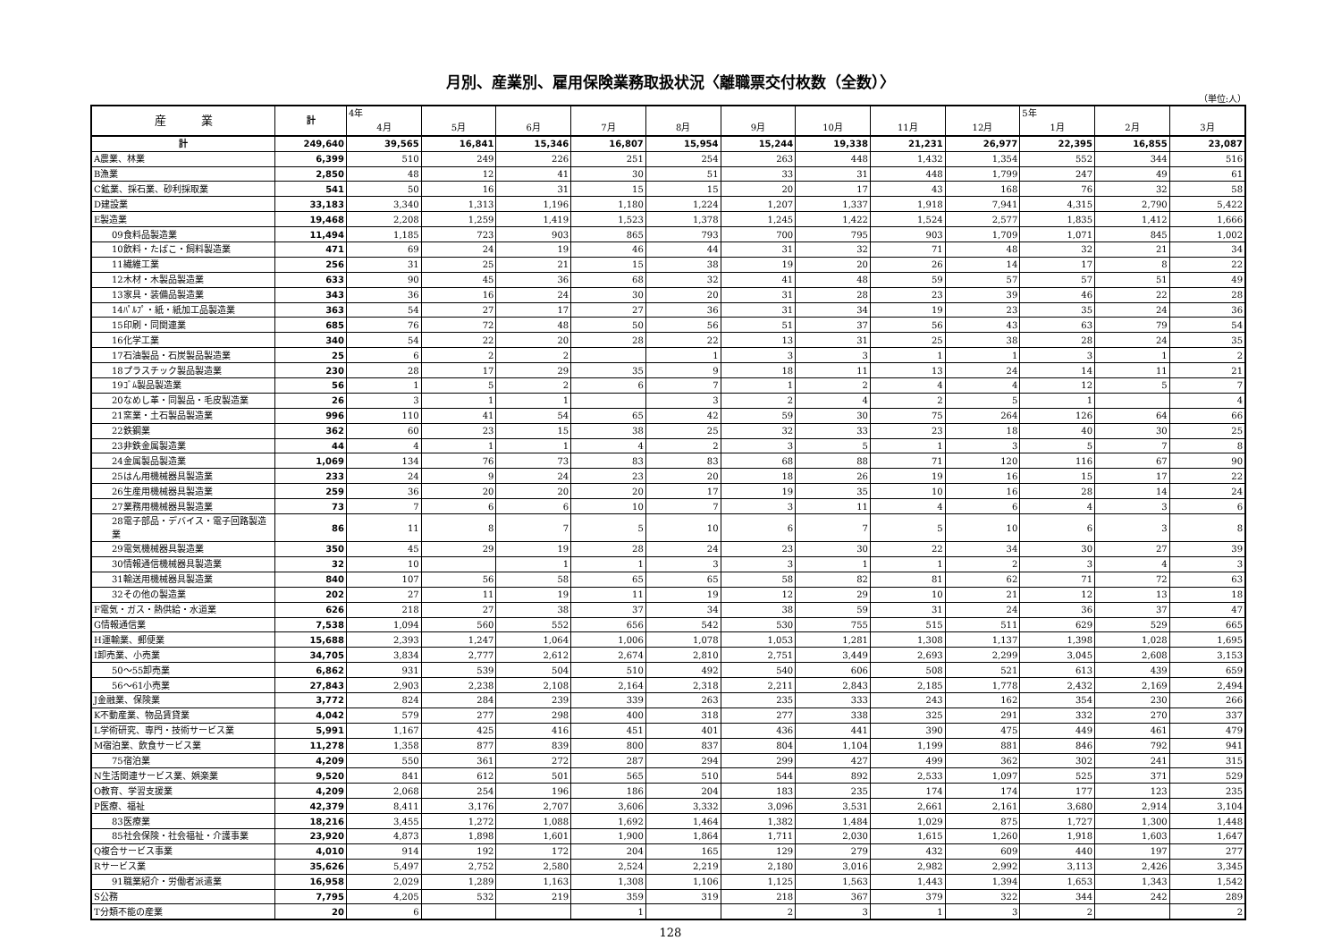月別、産業別、雇用保険業務取扱状況〈離職票交付枚数（全数）〉
（単位:人）
| 産 業 | 計 | 4年 | | | | | | | | | 5年 | | |
| --- | --- | --- | --- | --- | --- | --- | --- | --- | --- | --- | --- | --- | --- |
| | | 4月 | 5月 | 6月 | 7月 | 8月 | 9月 | 10月 | 11月 | 12月 | 1月 | 2月 | 3月 |
| 計 | 249,640 | 39,565 | 16,841 | 15,346 | 16,807 | 15,954 | 15,244 | 19,338 | 21,231 | 26,977 | 22,395 | 16,855 | 23,087 |
| A農業、林業 | 6,399 | 510 | 249 | 226 | 251 | 254 | 263 | 448 | 1,432 | 1,354 | 552 | 344 | 516 |
| B漁業 | 2,850 | 48 | 12 | 41 | 30 | 51 | 33 | 31 | 448 | 1,799 | 247 | 49 | 61 |
| C鉱業、採石業、砂利採取業 | 541 | 50 | 16 | 31 | 15 | 15 | 20 | 17 | 43 | 168 | 76 | 32 | 58 |
| D建設業 | 33,183 | 3,340 | 1,313 | 1,196 | 1,180 | 1,224 | 1,207 | 1,337 | 1,918 | 7,941 | 4,315 | 2,790 | 5,422 |
| E製造業 | 19,468 | 2,208 | 1,259 | 1,419 | 1,523 | 1,378 | 1,245 | 1,422 | 1,524 | 2,577 | 1,835 | 1,412 | 1,666 |
| 09食料品製造業 | 11,494 | 1,185 | 723 | 903 | 865 | 793 | 700 | 795 | 903 | 1,709 | 1,071 | 845 | 1,002 |
| 10飲料・たばこ・飼料製造業 | 471 | 69 | 24 | 19 | 46 | 44 | 31 | 32 | 71 | 48 | 32 | 21 | 34 |
| 11繊維工業 | 256 | 31 | 25 | 21 | 15 | 38 | 19 | 20 | 26 | 14 | 17 | 8 | 22 |
| 12木材・木製品製造業 | 633 | 90 | 45 | 36 | 68 | 32 | 41 | 48 | 59 | 57 | 57 | 51 | 49 |
| 13家具・装備品製造業 | 343 | 36 | 16 | 24 | 30 | 20 | 31 | 28 | 23 | 39 | 46 | 22 | 28 |
| 14ﾊﾟﾙﾌﾟ・紙・紙加工品製造業 | 363 | 54 | 27 | 17 | 27 | 36 | 31 | 34 | 19 | 23 | 35 | 24 | 36 |
| 15印刷・同関連業 | 685 | 76 | 72 | 48 | 50 | 56 | 51 | 37 | 56 | 43 | 63 | 79 | 54 |
| 16化学工業 | 340 | 54 | 22 | 20 | 28 | 22 | 13 | 31 | 25 | 38 | 28 | 24 | 35 |
| 17石油製品・石炭製品製造業 | 25 | 6 | 2 | 2 | | 1 | 3 | 3 | 1 | 1 | 3 | 1 | 2 |
| 18プラスチック製品製造業 | 230 | 28 | 17 | 29 | 35 | 9 | 18 | 11 | 13 | 24 | 14 | 11 | 21 |
| 19ｺﾞﾑ製品製造業 | 56 | 1 | 5 | 2 | 6 | 7 | 1 | 2 | 4 | 4 | 12 | 5 | 7 |
| 20なめし革・同製品・毛皮製造業 | 26 | 3 | 1 | 1 | | 3 | 2 | 4 | 2 | 5 | 1 | | 4 |
| 21窯業・土石製品製造業 | 996 | 110 | 41 | 54 | 65 | 42 | 59 | 30 | 75 | 264 | 126 | 64 | 66 |
| 22鉄鋼業 | 362 | 60 | 23 | 15 | 38 | 25 | 32 | 33 | 23 | 18 | 40 | 30 | 25 |
| 23非鉄金属製造業 | 44 | 4 | 1 | 1 | 4 | 2 | 3 | 5 | 1 | 3 | 5 | 7 | 8 |
| 24金属製品製造業 | 1,069 | 134 | 76 | 73 | 83 | 83 | 68 | 88 | 71 | 120 | 116 | 67 | 90 |
| 25はん用機械器具製造業 | 233 | 24 | 9 | 24 | 23 | 20 | 18 | 26 | 19 | 16 | 15 | 17 | 22 |
| 26生産用機械器具製造業 | 259 | 36 | 20 | 20 | 20 | 17 | 19 | 35 | 10 | 16 | 28 | 14 | 24 |
| 27業務用機械器具製造業 | 73 | 7 | 6 | 6 | 10 | 7 | 3 | 11 | 4 | 6 | 4 | 3 | 6 |
| 28電子部品・デバイス・電子回路製造業 | 86 | 11 | 8 | 7 | 5 | 10 | 6 | 7 | 5 | 10 | 6 | 3 | 8 |
| 29電気機械器具製造業 | 350 | 45 | 29 | 19 | 28 | 24 | 23 | 30 | 22 | 34 | 30 | 27 | 39 |
| 30情報通信機械器具製造業 | 32 | 10 | | 1 | 1 | 3 | 3 | 1 | 1 | 2 | 3 | 4 | 3 |
| 31輸送用機械器具製造業 | 840 | 107 | 56 | 58 | 65 | 65 | 58 | 82 | 81 | 62 | 71 | 72 | 63 |
| 32その他の製造業 | 202 | 27 | 11 | 19 | 11 | 19 | 12 | 29 | 10 | 21 | 12 | 13 | 18 |
| F電気・ガス・熱供給・水道業 | 626 | 218 | 27 | 38 | 37 | 34 | 38 | 59 | 31 | 24 | 36 | 37 | 47 |
| G情報通信業 | 7,538 | 1,094 | 560 | 552 | 656 | 542 | 530 | 755 | 515 | 511 | 629 | 529 | 665 |
| H運輸業、郵便業 | 15,688 | 2,393 | 1,247 | 1,064 | 1,006 | 1,078 | 1,053 | 1,281 | 1,308 | 1,137 | 1,398 | 1,028 | 1,695 |
| I卸売業、小売業 | 34,705 | 3,834 | 2,777 | 2,612 | 2,674 | 2,810 | 2,751 | 3,449 | 2,693 | 2,299 | 3,045 | 2,608 | 3,153 |
| 50～55卸売業 | 6,862 | 931 | 539 | 504 | 510 | 492 | 540 | 606 | 508 | 521 | 613 | 439 | 659 |
| 56～61小売業 | 27,843 | 2,903 | 2,238 | 2,108 | 2,164 | 2,318 | 2,211 | 2,843 | 2,185 | 1,778 | 2,432 | 2,169 | 2,494 |
| J金融業、保険業 | 3,772 | 824 | 284 | 239 | 339 | 263 | 235 | 333 | 243 | 162 | 354 | 230 | 266 |
| K不動産業、物品賃貸業 | 4,042 | 579 | 277 | 298 | 400 | 318 | 277 | 338 | 325 | 291 | 332 | 270 | 337 |
| L学術研究、専門・技術サービス業 | 5,991 | 1,167 | 425 | 416 | 451 | 401 | 436 | 441 | 390 | 475 | 449 | 461 | 479 |
| M宿泊業、飲食サービス業 | 11,278 | 1,358 | 877 | 839 | 800 | 837 | 804 | 1,104 | 1,199 | 881 | 846 | 792 | 941 |
| 75宿泊業 | 4,209 | 550 | 361 | 272 | 287 | 294 | 299 | 427 | 499 | 362 | 302 | 241 | 315 |
| N生活関連サービス業、娯楽業 | 9,520 | 841 | 612 | 501 | 565 | 510 | 544 | 892 | 2,533 | 1,097 | 525 | 371 | 529 |
| O教育、学習支援業 | 4,209 | 2,068 | 254 | 196 | 186 | 204 | 183 | 235 | 174 | 174 | 177 | 123 | 235 |
| P医療、福祉 | 42,379 | 8,411 | 3,176 | 2,707 | 3,606 | 3,332 | 3,096 | 3,531 | 2,661 | 2,161 | 3,680 | 2,914 | 3,104 |
| 83医療業 | 18,216 | 3,455 | 1,272 | 1,088 | 1,692 | 1,464 | 1,382 | 1,484 | 1,029 | 875 | 1,727 | 1,300 | 1,448 |
| 85社会保険・社会福祉・介護事業 | 23,920 | 4,873 | 1,898 | 1,601 | 1,900 | 1,864 | 1,711 | 2,030 | 1,615 | 1,260 | 1,918 | 1,603 | 1,647 |
| Q複合サービス事業 | 4,010 | 914 | 192 | 172 | 204 | 165 | 129 | 279 | 432 | 609 | 440 | 197 | 277 |
| Rサービス業 | 35,626 | 5,497 | 2,752 | 2,580 | 2,524 | 2,219 | 2,180 | 3,016 | 2,982 | 2,992 | 3,113 | 2,426 | 3,345 |
| 91職業紹介・労働者派遣業 | 16,958 | 2,029 | 1,289 | 1,163 | 1,308 | 1,106 | 1,125 | 1,563 | 1,443 | 1,394 | 1,653 | 1,343 | 1,542 |
| S公務 | 7,795 | 4,205 | 532 | 219 | 359 | 319 | 218 | 367 | 379 | 322 | 344 | 242 | 289 |
| T分類不能の産業 | 20 | 6 | | | 1 | | 2 | 3 | 1 | 3 | 2 | | 2 |
128